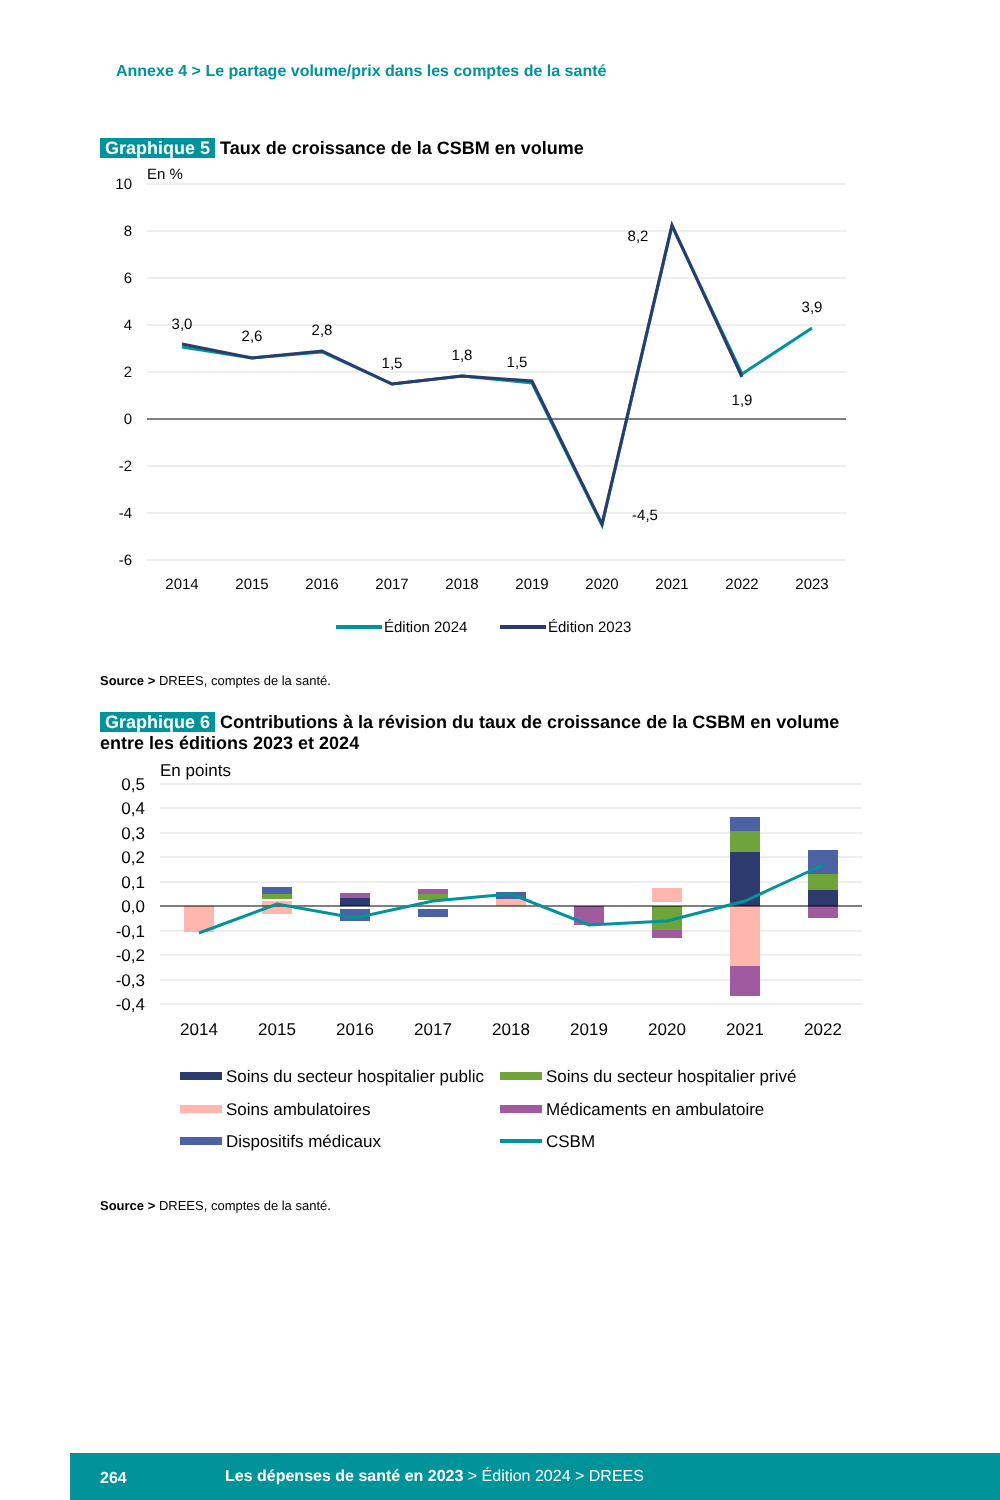Annexe 4 > Le partage volume/prix dans les comptes de la santé
Graphique 5 Taux de croissance de la CSBM en volume
En %
10
8
6
4
2
0
-2
-4
-6
3,0
2,6
2,8
1,5
1,8
1,5
-4,5
8,2
1,9
3,9
2014
2015
2016
2017
2018
2019
2020
2021
2022
2023
Édition 2024
Édition 2023
Source > DREES, comptes de la santé.
Graphique 6 Contributions à la révision du taux de croissance de la CSBM en volume entre les éditions 2023 et 2024
En points
0,5
0,4
0,3
0,2
0,1
0,0
-0,1
-0,2
-0,3
-0,4
2014
2015
2016
2017
2018
2019
2020
2021
2022
Soins du secteur hospitalier public
Soins du secteur hospitalier privé
Soins ambulatoires
Médicaments en ambulatoire
Dispositifs médicaux
CSBM
Source > DREES, comptes de la santé.
264 Les dépenses de santé en 2023 > Édition 2024 > DREES